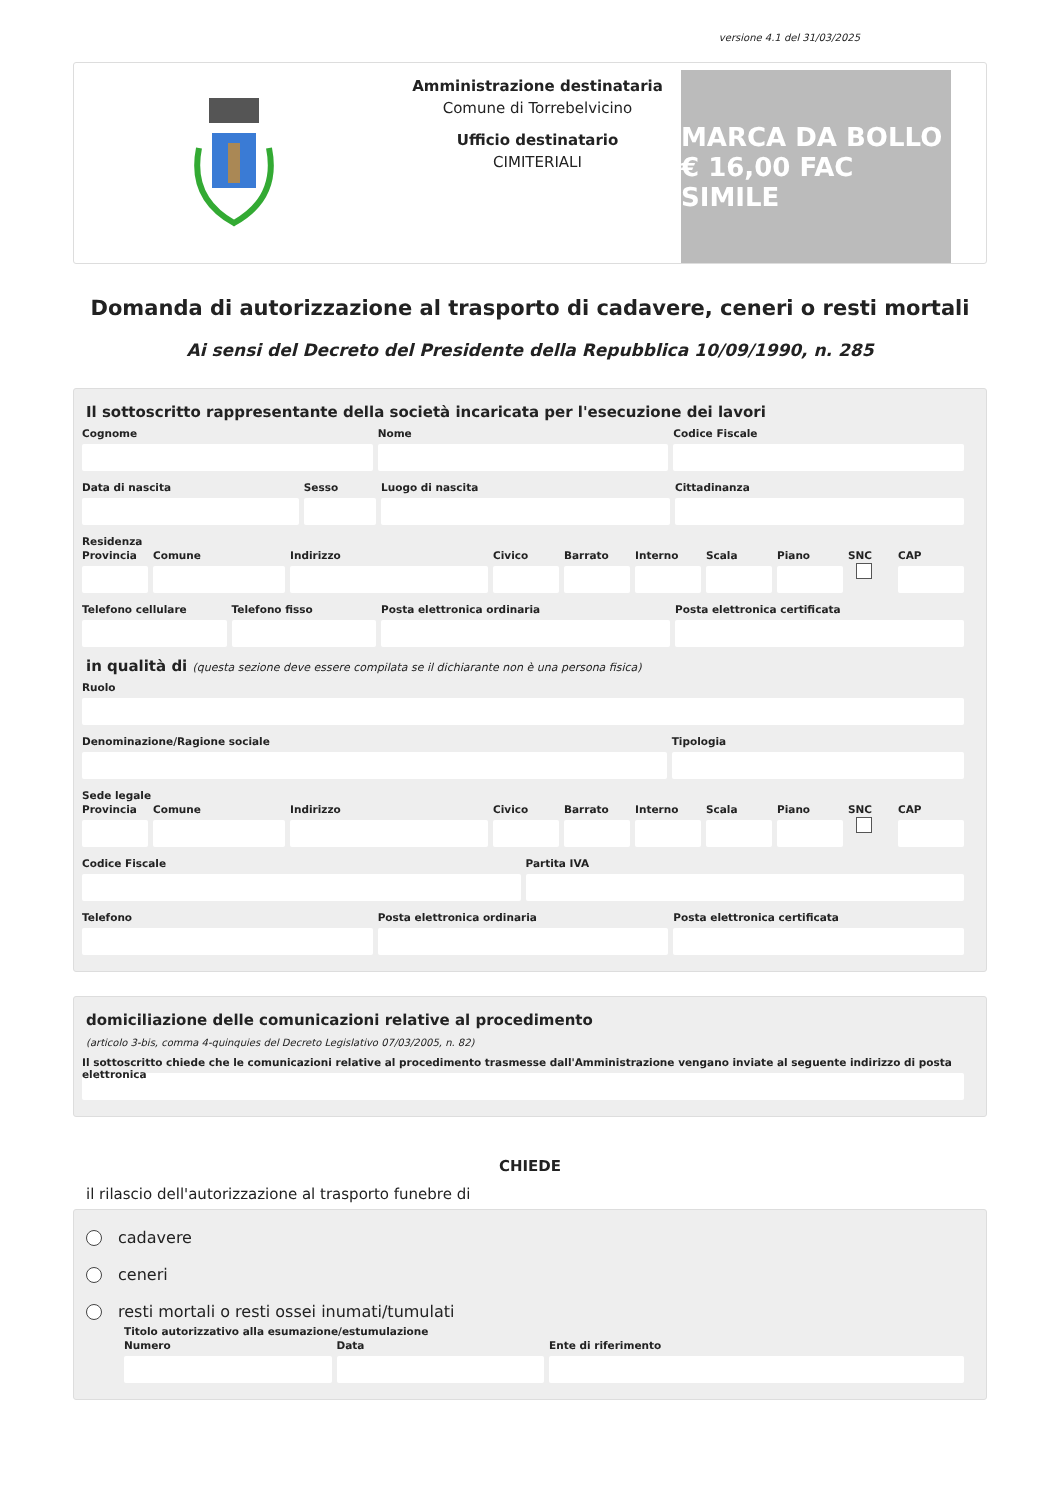versione 4.1 del 31/03/2025
Amministrazione destinataria
Comune di Torrebelvicino
Ufficio destinatario
CIMITERIALI
MARCA DA BOLLO € 16,00 FAC SIMILE
Domanda di autorizzazione al trasporto di cadavere, ceneri o resti mortali
Ai sensi del Decreto del Presidente della Repubblica 10/09/1990, n. 285
Il sottoscritto rappresentante della società incaricata per l'esecuzione dei lavori
Cognome Nome Codice Fiscale
Data di nascita Sesso Luogo di nascita Cittadinanza
Residenza
Provincia Comune Indirizzo Civico Barrato Interno Scala Piano
SNC
CAP
Telefono cellulare Telefono fisso Posta elettronica ordinaria Posta elettronica certificata
in qualità di (questa sezione deve essere compilata se il dichiarante non è una persona fisica)
Ruolo
Denominazione/Ragione sociale Tipologia
Sede legale
Provincia Comune Indirizzo Civico Barrato Interno Scala Piano
SNC
CAP
Codice Fiscale Partita IVA
Telefono Posta elettronica ordinaria Posta elettronica certificata
domiciliazione delle comunicazioni relative al procedimento
(articolo 3-bis, comma 4-quinquies del Decreto Legislativo 07/03/2005, n. 82)
Il sottoscritto chiede che le comunicazioni relative al procedimento trasmesse dall'Amministrazione vengano inviate al seguente indirizzo di posta elettronica
CHIEDE
il rilascio dell'autorizzazione al trasporto funebre di
cadavere
ceneri
resti mortali o resti ossei inumati/tumulati
Titolo autorizzativo alla esumazione/estumulazione
Numero Data Ente di riferimento